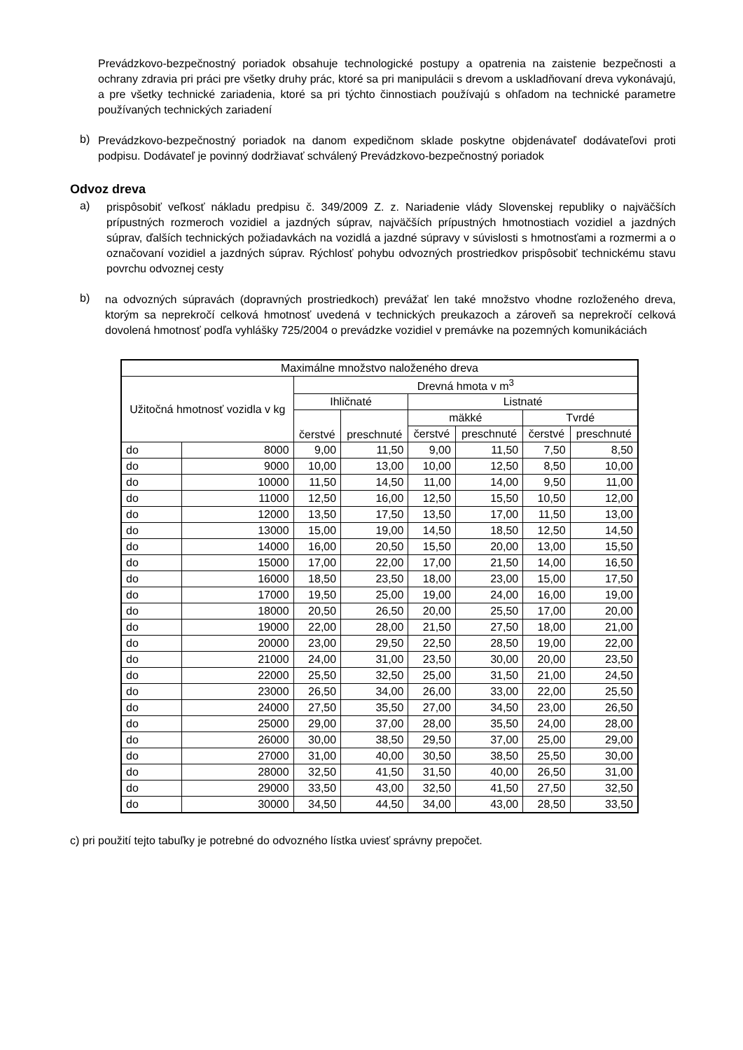Prevádzkovo-bezpečnostný poriadok obsahuje technologické postupy a opatrenia na zaistenie bezpečnosti a ochrany zdravia pri práci pre všetky druhy prác, ktoré sa pri manipulácii s drevom a uskladňovaní dreva vykonávajú, a pre všetky technické zariadenia, ktoré sa pri týchto činnostiach používajú s ohľadom na technické parametre používaných technických zariadení
b)
Prevádzkovo-bezpečnostný poriadok na danom expedičnom sklade poskytne objdenávateľ dodávateľovi proti podpisu. Dodávateľ je povinný dodržiavať schválený Prevádzkovo-bezpečnostný poriadok
Odvoz dreva
a)
prispôsobiť veľkosť nákladu predpisu č. 349/2009 Z. z. Nariadenie vlády Slovenskej republiky o najväčších prípustných rozmeroch vozidiel a jazdných súprav, najväčších prípustných hmotnostiach vozidiel a jazdných súprav, ďalších technických požiadavkách na vozidlá a jazdné súpravy v súvislosti s hmotnosťami a rozmermi a o označovaní vozidiel a jazdných súprav. Rýchlosť pohybu odvozných prostriedkov prispôsobiť technickému stavu povrchu odvoznej cesty
b)
na odvozných súpravách (dopravných prostriedkoch) prevážať len také množstvo vhodne rozloženého dreva, ktorým sa neprekročí celková hmotnosť uvedená v technických preukazoch a zároveň sa neprekročí celková dovolená hmotnosť podľa vyhlášky 725/2004 o prevádzke vozidiel v premávke na pozemných komunikáciách
| Maximálne množstvo naloženého dreva | | | | | | | |
| --- | --- | --- | --- | --- | --- | --- | --- |
| Užitočná hmotnosť vozidla v kg | | Drevná hmota v m<sup>3</sup> | | | | | |
| | | Ihličnaté | | Listnaté | | | |
| | | čerstvé | preschnuté | mäkké | | Tvrdé | |
| | | | | čerstvé | preschnuté | čerstvé | preschnuté |
| do | 8000 | 9,00 | 11,50 | 9,00 | 11,50 | 7,50 | 8,50 |
| do | 9000 | 10,00 | 13,00 | 10,00 | 12,50 | 8,50 | 10,00 |
| do | 10000 | 11,50 | 14,50 | 11,00 | 14,00 | 9,50 | 11,00 |
| do | 11000 | 12,50 | 16,00 | 12,50 | 15,50 | 10,50 | 12,00 |
| do | 12000 | 13,50 | 17,50 | 13,50 | 17,00 | 11,50 | 13,00 |
| do | 13000 | 15,00 | 19,00 | 14,50 | 18,50 | 12,50 | 14,50 |
| do | 14000 | 16,00 | 20,50 | 15,50 | 20,00 | 13,00 | 15,50 |
| do | 15000 | 17,00 | 22,00 | 17,00 | 21,50 | 14,00 | 16,50 |
| do | 16000 | 18,50 | 23,50 | 18,00 | 23,00 | 15,00 | 17,50 |
| do | 17000 | 19,50 | 25,00 | 19,00 | 24,00 | 16,00 | 19,00 |
| do | 18000 | 20,50 | 26,50 | 20,00 | 25,50 | 17,00 | 20,00 |
| do | 19000 | 22,00 | 28,00 | 21,50 | 27,50 | 18,00 | 21,00 |
| do | 20000 | 23,00 | 29,50 | 22,50 | 28,50 | 19,00 | 22,00 |
| do | 21000 | 24,00 | 31,00 | 23,50 | 30,00 | 20,00 | 23,50 |
| do | 22000 | 25,50 | 32,50 | 25,00 | 31,50 | 21,00 | 24,50 |
| do | 23000 | 26,50 | 34,00 | 26,00 | 33,00 | 22,00 | 25,50 |
| do | 24000 | 27,50 | 35,50 | 27,00 | 34,50 | 23,00 | 26,50 |
| do | 25000 | 29,00 | 37,00 | 28,00 | 35,50 | 24,00 | 28,00 |
| do | 26000 | 30,00 | 38,50 | 29,50 | 37,00 | 25,00 | 29,00 |
| do | 27000 | 31,00 | 40,00 | 30,50 | 38,50 | 25,50 | 30,00 |
| do | 28000 | 32,50 | 41,50 | 31,50 | 40,00 | 26,50 | 31,00 |
| do | 29000 | 33,50 | 43,00 | 32,50 | 41,50 | 27,50 | 32,50 |
| do | 30000 | 34,50 | 44,50 | 34,00 | 43,00 | 28,50 | 33,50 |
c) pri použití tejto tabuľky je potrebné do odvozného lístka uviesť správny prepočet.